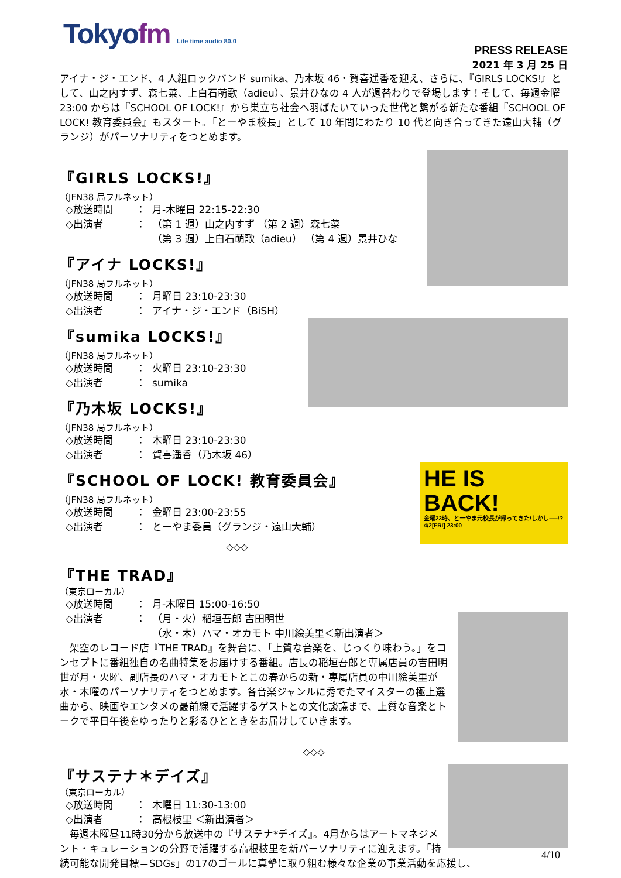Tokyofm Life time audio 80.0
PRESS RELEASE
2021 年 3 月 25 日
アイナ・ジ・エンド、4 人組ロックバンド sumika、乃木坂 46・賀喜遥香を迎え、さらに、『GIRLS LOCKS!』として、山之内すず、森七菜、上白石萌歌（adieu）、景井ひなの 4 人が週替わりで登場します！そして、毎週金曜 23:00 からは『SCHOOL OF LOCK!』から巣立ち社会へ羽ばたいていった世代と繋がる新たな番組『SCHOOL OF LOCK! 教育委員会』もスタート。「とーやま校長」として 10 年間にわたり 10 代と向き合ってきた遠山大輔（グランジ）がパーソナリティをつとめます。
『GIRLS LOCKS!』
（JFN38 局フルネット）
◇放送時間 ： 月-木曜日 22:15-22:30
◇出演者 ： （第 1 週）山之内すず （第 2 週）森七菜
（第 3 週）上白石萌歌（adieu） （第 4 週）景井ひな
『アイナ LOCKS!』
（JFN38 局フルネット）
◇放送時間 ： 月曜日 23:10-23:30
◇出演者 ： アイナ・ジ・エンド（BiSH）
『sumika LOCKS!』
（JFN38 局フルネット）
◇放送時間 ： 火曜日 23:10-23:30
◇出演者 ： sumika
『乃木坂 LOCKS!』
（JFN38 局フルネット）
◇放送時間 ： 木曜日 23:10-23:30
◇出演者 ： 賀喜遥香（乃木坂 46）
HE IS BACK!
金曜23時、とーやま元校長が帰ってきた!しかし──!? 4/2[FRI] 23:00
『SCHOOL OF LOCK! 教育委員会』
（JFN38 局フルネット）
◇放送時間 ： 金曜日 23:00-23:55
◇出演者 ： とーやま委員（グランジ・遠山大輔）
◇◇◇
『THE TRAD』
（東京ローカル）
◇放送時間 ： 月-木曜日 15:00-16:50
◇出演者 ： （月・火）稲垣吾郎 吉田明世
（水・木）ハマ・オカモト 中川絵美里＜新出演者＞
　架空のレコード店『THE TRAD』を舞台に、「上質な音楽を、じっくり味わう。」をコンセプトに番組独自の名曲特集をお届けする番組。店長の稲垣吾郎と専属店員の吉田明世が月・火曜、副店長のハマ・オカモトとこの春からの新・専属店員の中川絵美里が水・木曜のパーソナリティをつとめます。各音楽ジャンルに秀でたマイスターの極上選曲から、映画やエンタメの最前線で活躍するゲストとの文化談議まで、上質な音楽とトークで平日午後をゆったりと彩るひとときをお届けしていきます。
◇◇◇
『サステナ＊デイズ』
（東京ローカル）
◇放送時間 ： 木曜日 11:30-13:00
◇出演者 ： 高根枝里 ＜新出演者＞
　毎週木曜昼11時30分から放送中の『サステナ*デイズ』。4月からはアートマネジメント・キュレーションの分野で活躍する高根枝里を新パーソナリティに迎えます。「持続可能な開発目標＝SDGs」の17のゴールに真摯に取り組む様々な企業の事業活動を応援し、
4/10